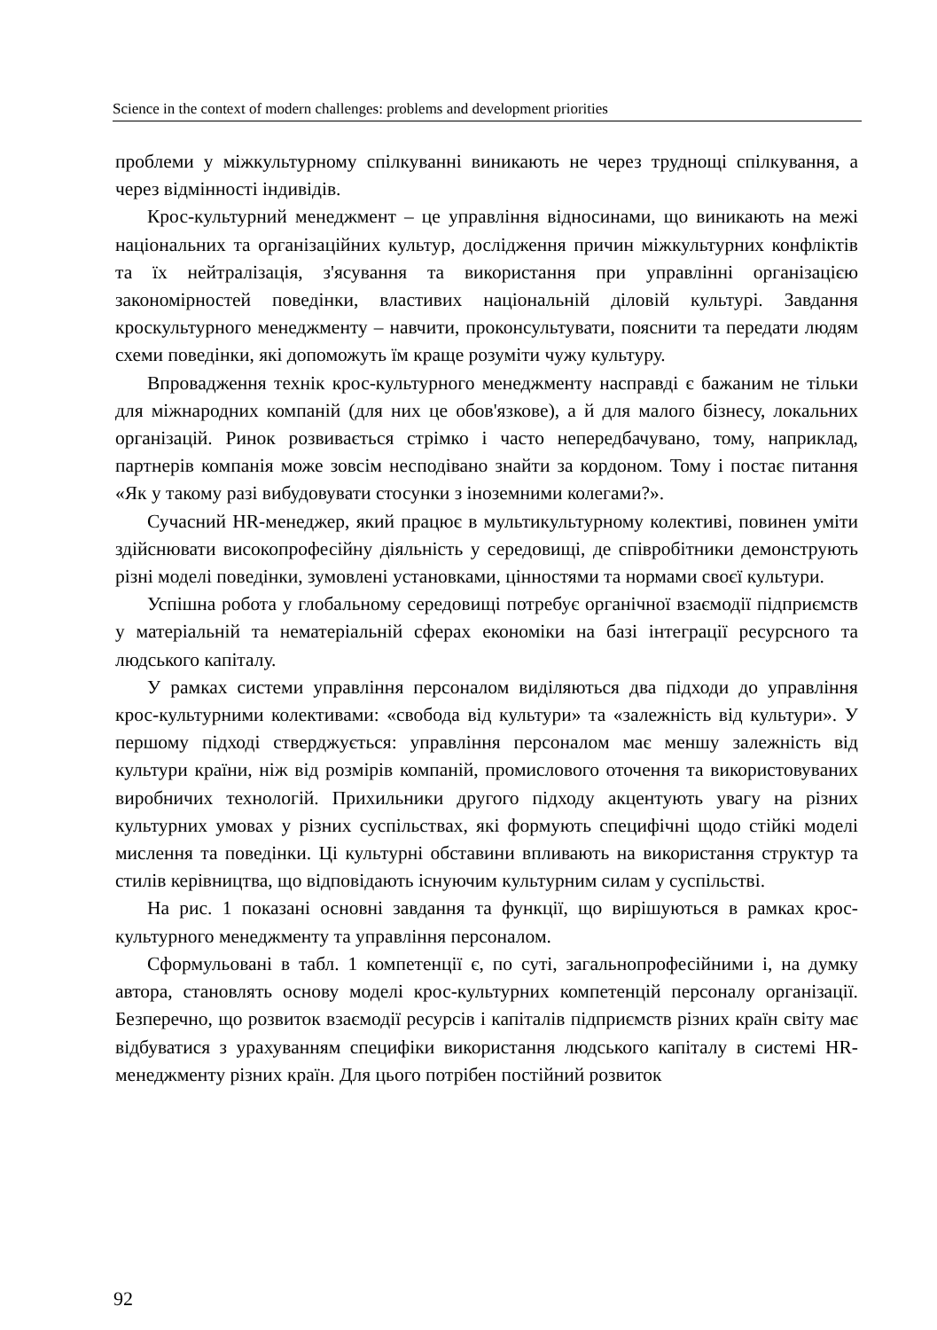Science in the context of modern challenges: problems and development priorities
проблеми у міжкультурному спілкуванні виникають не через труднощі спілкування, а через відмінності індивідів.
Крос-культурний менеджмент – це управління відносинами, що виникають на межі національних та організаційних культур, дослідження причин міжкультурних конфліктів та їх нейтралізація, з'ясування та використання при управлінні організацією закономірностей поведінки, властивих національній діловій культурі. Завдання кроскультурного менеджменту – навчити, проконсультувати, пояснити та передати людям схеми поведінки, які допоможуть їм краще розуміти чужу культуру.
Впровадження технік крос-культурного менеджменту насправді є бажаним не тільки для міжнародних компаній (для них це обов'язкове), а й для малого бізнесу, локальних організацій. Ринок розвивається стрімко і часто непередбачувано, тому, наприклад, партнерів компанія може зовсім несподівано знайти за кордоном. Тому і постає питання «Як у такому разі вибудовувати стосунки з іноземними колегами?».
Сучасний HR-менеджер, який працює в мультикультурному колективі, повинен уміти здійснювати високопрофесійну діяльність у середовищі, де співробітники демонструють різні моделі поведінки, зумовлені установками, цінностями та нормами своєї культури.
Успішна робота у глобальному середовищі потребує органічної взаємодії підприємств у матеріальній та нематеріальній сферах економіки на базі інтеграції ресурсного та людського капіталу.
У рамках системи управління персоналом виділяються два підходи до управління крос-культурними колективами: «свобода від культури» та «залежність від культури». У першому підході стверджується: управління персоналом має меншу залежність від культури країни, ніж від розмірів компаній, промислового оточення та використовуваних виробничих технологій. Прихильники другого підходу акцентують увагу на різних культурних умовах у різних суспільствах, які формують специфічні щодо стійкі моделі мислення та поведінки. Ці культурні обставини впливають на використання структур та стилів керівництва, що відповідають існуючим культурним силам у суспільстві.
На рис. 1 показані основні завдання та функції, що вирішуються в рамках крос-культурного менеджменту та управління персоналом.
Сформульовані в табл. 1 компетенції є, по суті, загальнопрофесійними і, на думку автора, становлять основу моделі крос-культурних компетенцій персоналу організації. Безперечно, що розвиток взаємодії ресурсів і капіталів підприємств різних країн світу має відбуватися з урахуванням специфіки використання людського капіталу в системі HR-менеджменту різних країн. Для цього потрібен постійний розвиток
92